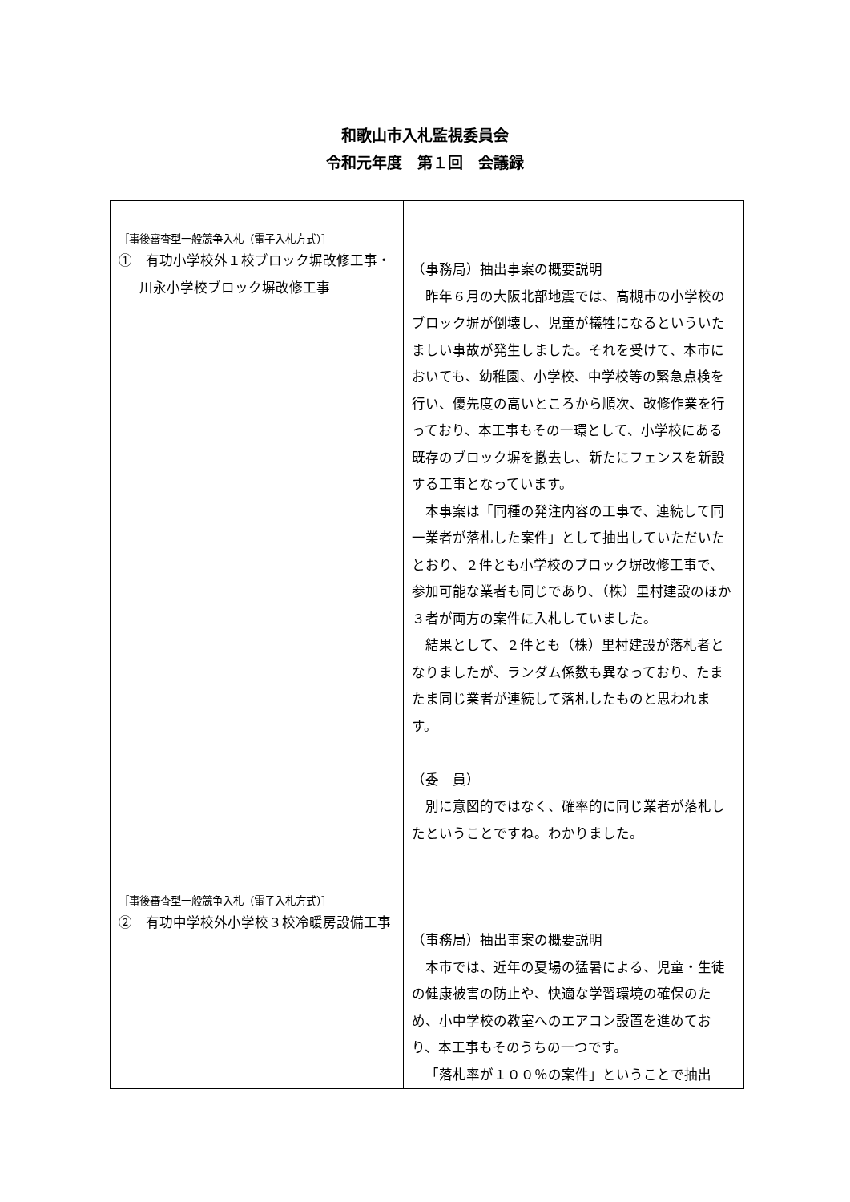和歌山市入札監視委員会
令和元年度　第１回　会議録
| ［事後審査型一般競争入札（電子入札方式）］ ① 有功小学校外１校ブロック塀改修工事・川永小学校ブロック塀改修工事 ［事後審査型一般競争入札（電子入札方式）］ ② 有功中学校外小学校３校冷暖房設備工事 | （事務局）抽出事案の概要説明 昨年６月の大阪北部地震では、高槻市の小学校のブロック塀が倒壊し、児童が犠牲になるといういたましい事故が発生しました。それを受けて、本市においても、幼稚園、小学校、中学校等の緊急点検を行い、優先度の高いところから順次、改修作業を行っており、本工事もその一環として、小学校にある既存のブロック塀を撤去し、新たにフェンスを新設する工事となっています。 本事案は「同種の発注内容の工事で、連続して同一業者が落札した案件」として抽出していただいたとおり、２件とも小学校のブロック塀改修工事で、参加可能な業者も同じであり、（株）里村建設のほか３者が両方の案件に入札していました。 結果として、２件とも（株）里村建設が落札者となりましたが、ランダム係数も異なっており、たまたま同じ業者が連続して落札したものと思われます。 （委 員） 別に意図的ではなく、確率的に同じ業者が落札したということですね。わかりました。 （事務局）抽出事案の概要説明 本市では、近年の夏場の猛暑による、児童・生徒の健康被害の防止や、快適な学習環境の確保のため、小中学校の教室へのエアコン設置を進めており、本工事もそのうちの一つです。 「落札率が１００％の案件」ということで抽出 |